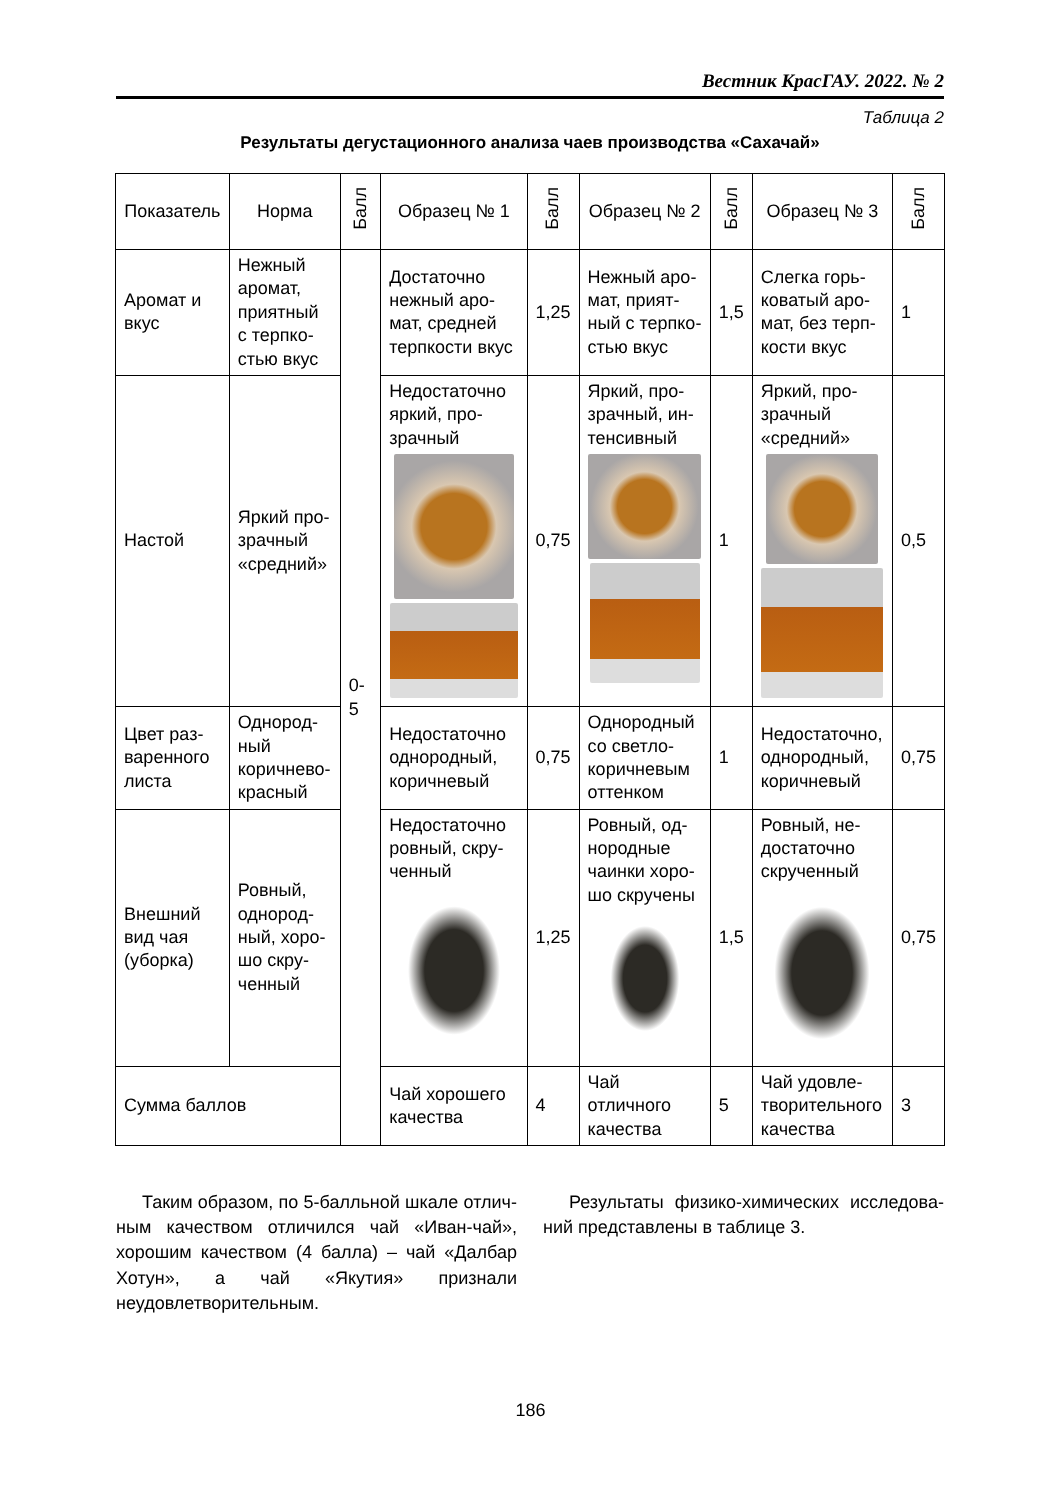Вестник КрасГАУ. 2022. № 2
Таблица 2
Результаты дегустационного анализа чаев производства «Сахачай»
| Показатель | Норма | Балл | Образец № 1 | Балл | Образец № 2 | Балл | Образец № 3 | Балл |
| --- | --- | --- | --- | --- | --- | --- | --- | --- |
| Аромат и вкус | Нежный аромат, приятный с терпко­стью вкус | 0-5 | Достаточно нежный аро­мат, средней терпкости вкус | 1,25 | Нежный аро­мат, прият­ный с терпко­стью вкус | 1,5 | Слегка горь­коватый аро­мат, без терп­кости вкус | 1 |
| Настой | Яркий про­зрачный «средний» | | Недостаточно яркий, про­зрачный | 0,75 | Яркий, про­зрачный, ин­тенсивный | 1 | Яркий, про­зрачный «средний» | 0,5 |
| Цвет раз­варенного листа | Однород­ный коричнево-красный | | Недостаточно однородный, коричневый | 0,75 | Однородный со светло-коричневым оттенком | 1 | Недостаточно, однородный, коричневый | 0,75 |
| Внешний вид чая (уборка) | Ровный, однород­ный, хоро­шо скру­ченный | | Недостаточно ровный, скру­ченный | 1,25 | Ровный, од­нородные чаинки хоро­шо скручены | 1,5 | Ровный, не­достаточно скрученный | 0,75 |
| Сумма баллов | | | Чай хорошего качества | 4 | Чай отличного качества | 5 | Чай удовле­творительного качества | 3 |
Таким образом, по 5-балльной шкале отлич­ным качеством отличился чай «Иван-чай», хоро­шим качеством (4 балла) – чай «Далбар Хотун», а чай «Якутия» признали неудовлетворительным.
Результаты физико-химических исследова­ний представлены в таблице 3.
186